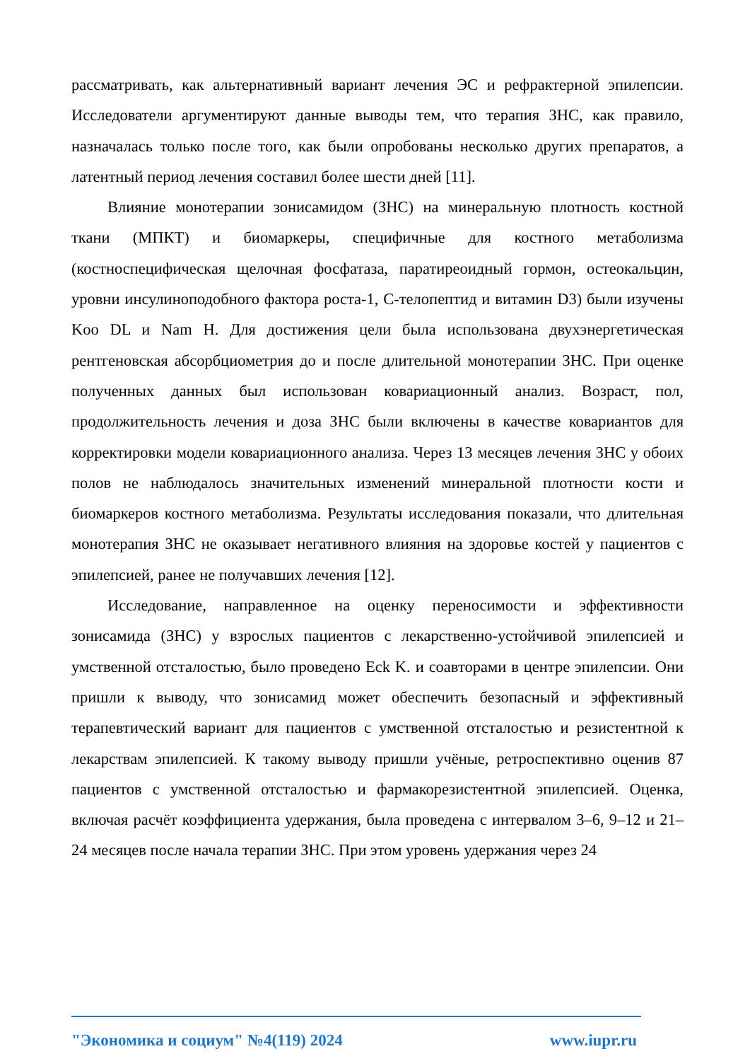рассматривать, как альтернативный вариант лечения ЭС и рефрактерной эпилепсии. Исследователи аргументируют данные выводы тем, что терапия ЗНС, как правило, назначалась только после того, как были опробованы несколько других препаратов, а латентный период лечения составил более шести дней [11].
Влияние монотерапии зонисамидом (ЗНС) на минеральную плотность костной ткани (МПКТ) и биомаркеры, специфичные для костного метаболизма (костноспецифическая щелочная фосфатаза, паратиреоидный гормон, остеокальцин, уровни инсулиноподобного фактора роста-1, С-телопептид и витамин D3) были изучены Koo DL и Nam H. Для достижения цели была использована двухэнергетическая рентгеновская абсорбциометрия до и после длительной монотерапии ЗНС. При оценке полученных данных был использован ковариационный анализ. Возраст, пол, продолжительность лечения и доза ЗНС были включены в качестве ковариантов для корректировки модели ковариационного анализа. Через 13 месяцев лечения ЗНС у обоих полов не наблюдалось значительных изменений минеральной плотности кости и биомаркеров костного метаболизма. Результаты исследования показали, что длительная монотерапия ЗНС не оказывает негативного влияния на здоровье костей у пациентов с эпилепсией, ранее не получавших лечения [12].
Исследование, направленное на оценку переносимости и эффективности зонисамида (ЗНС) у взрослых пациентов с лекарственно-устойчивой эпилепсией и умственной отсталостью, было проведено Eck K. и соавторами в центре эпилепсии. Они пришли к выводу, что зонисамид может обеспечить безопасный и эффективный терапевтический вариант для пациентов с умственной отсталостью и резистентной к лекарствам эпилепсией. К такому выводу пришли учёные, ретроспективно оценив 87 пациентов с умственной отсталостью и фармакорезистентной эпилепсией. Оценка, включая расчёт коэффициента удержания, была проведена с интервалом 3–6, 9–12 и 21–24 месяцев после начала терапии ЗНС. При этом уровень удержания через 24
"Экономика и социум" №4(119) 2024 www.iupr.ru